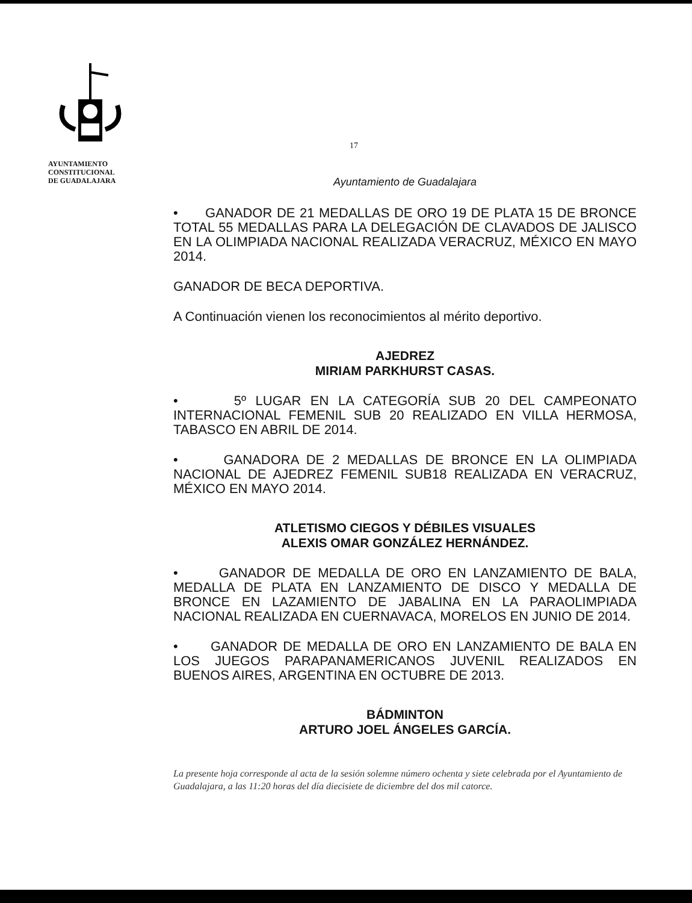AYUNTAMIENTO
CONSTITUCIONAL
DE GUADALAJARA
17
Ayuntamiento de Guadalajara
• GANADOR DE 21 MEDALLAS DE ORO 19 DE PLATA 15 DE BRONCE TOTAL 55 MEDALLAS PARA LA DELEGACIÓN DE CLAVADOS DE JALISCO EN LA OLIMPIADA NACIONAL REALIZADA VERACRUZ, MÉXICO EN MAYO 2014.
GANADOR DE BECA DEPORTIVA.
A Continuación vienen los reconocimientos al mérito deportivo.
AJEDREZ
MIRIAM PARKHURST CASAS.
• 5º LUGAR EN LA CATEGORÍA SUB 20 DEL CAMPEONATO INTERNACIONAL FEMENIL SUB 20 REALIZADO EN VILLA HERMOSA, TABASCO EN ABRIL DE 2014.
• GANADORA DE 2 MEDALLAS DE BRONCE EN LA OLIMPIADA NACIONAL DE AJEDREZ FEMENIL SUB18 REALIZADA EN VERACRUZ, MÉXICO EN MAYO 2014.
ATLETISMO CIEGOS Y DÉBILES VISUALES
ALEXIS OMAR GONZÁLEZ HERNÁNDEZ.
• GANADOR DE MEDALLA DE ORO EN LANZAMIENTO DE BALA, MEDALLA DE PLATA EN LANZAMIENTO DE DISCO Y MEDALLA DE BRONCE EN LAZAMIENTO DE JABALINA EN LA PARAOLIMPIADA NACIONAL REALIZADA EN CUERNAVACA, MORELOS EN JUNIO DE 2014.
• GANADOR DE MEDALLA DE ORO EN LANZAMIENTO DE BALA EN LOS JUEGOS PARAPANAMERICANOS JUVENIL REALIZADOS EN BUENOS AIRES, ARGENTINA EN OCTUBRE DE 2013.
BÁDMINTON
ARTURO JOEL ÁNGELES GARCÍA.
La presente hoja corresponde al acta de la sesión solemne número ochenta y siete celebrada por el Ayuntamiento de Guadalajara, a las 11:20 horas del día diecisiete de diciembre del dos mil catorce.